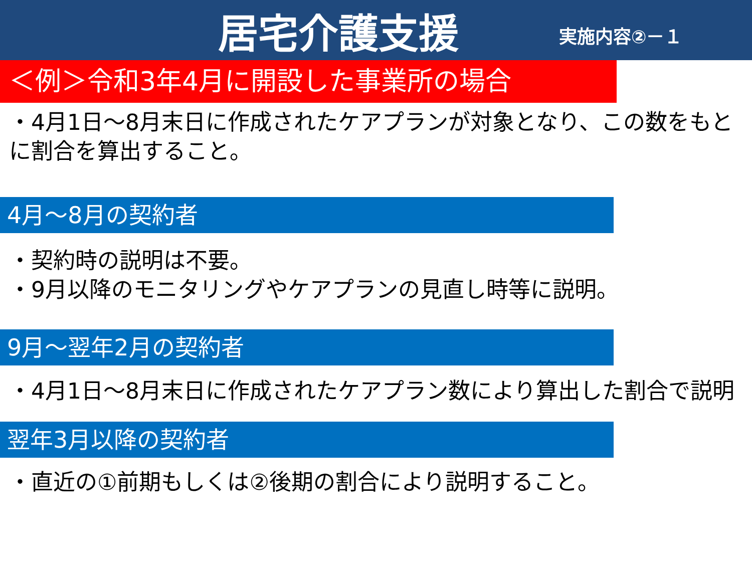居宅介護支援
実施内容②－１
＜例＞令和3年4月に開設した事業所の場合
・4月1日～8月末日に作成されたケアプランが対象となり、この数をもとに割合を算出すること。
4月～8月の契約者
・契約時の説明は不要。
・9月以降のモニタリングやケアプランの見直し時等に説明。
9月～翌年2月の契約者
・4月1日～8月末日に作成されたケアプラン数により算出した割合で説明
翌年3月以降の契約者
・直近の①前期もしくは②後期の割合により説明すること。